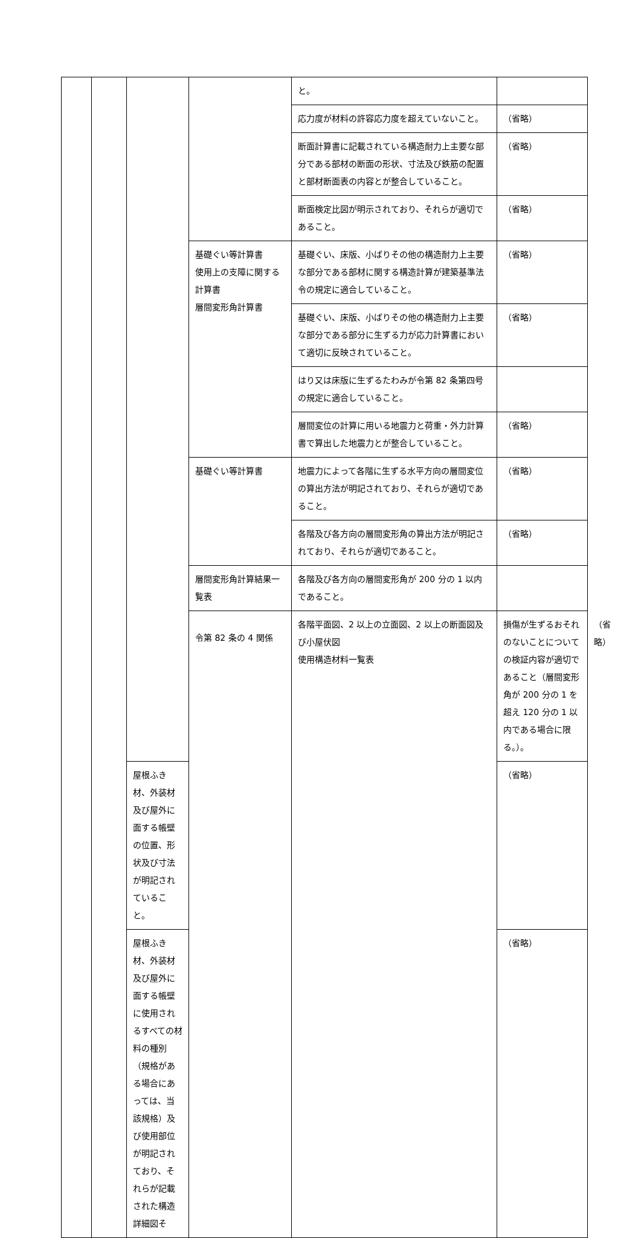| | | | | と。 | | |
| | | | | 応力度が材料の許容応力度を超えていないこと。 | （省略） | |
| | | | | 断面計算書に記載されている構造耐力上主要な部分である部材の断面の形状、寸法及び鉄筋の配置と部材断面表の内容とが整合していること。 | （省略） | |
| | | | | 断面検定比図が明示されており、それらが適切であること。 | （省略） | |
| | | | 基礎ぐい等計算書 使用上の支障に関する計算書 層間変形角計算書 | 基礎ぐい、床版、小ばりその他の構造耐力上主要な部分である部材に関する構造計算が建築基準法令の規定に適合していること。 | （省略） | |
| | | | | 基礎ぐい、床版、小ばりその他の構造耐力上主要な部分である部分に生ずる力が応力計算書において適切に反映されていること。 | （省略） | |
| | | | | はり又は床版に生ずるたわみが令第 82 条第四号の規定に適合していること。 | | |
| | | | | 層間変位の計算に用いる地震力と荷重・外力計算書で算出した地震力とが整合していること。 | （省略） | |
| | | | 基礎ぐい等計算書 | 地震力によって各階に生ずる水平方向の層間変位の算出方法が明記されており、それらが適切であること。 | （省略） | |
| | | | | 各階及び各方向の層間変形角の算出方法が明記されており、それらが適切であること。 | （省略） | |
| | | | 層間変形角計算結果一覧表 | 各階及び各方向の層間変形角が 200 分の 1 以内であること。 | | |
| | | | 令第 82 条の 4 関係 | 各階平面図、2 以上の立面図、2 以上の断面図及び小屋伏図 使用構造材料一覧表 | 損傷が生ずるおそれのないことについての検証内容が適切であること（層間変形角が 200 分の 1 を超え 120 分の 1 以内である場合に限る。）。 | （省略） |
| | | 屋根ふき材、外装材及び屋外に面する帳壁の位置、形状及び寸法が明記されていること。 | | | （省略） | |
| | | 屋根ふき材、外装材及び屋外に面する帳壁に使用されるすべての材料の種別（規格がある場合にあっては、当該規格）及び使用部位が明記されており、それらが記載された構造詳細図そ | | | （省略） | |